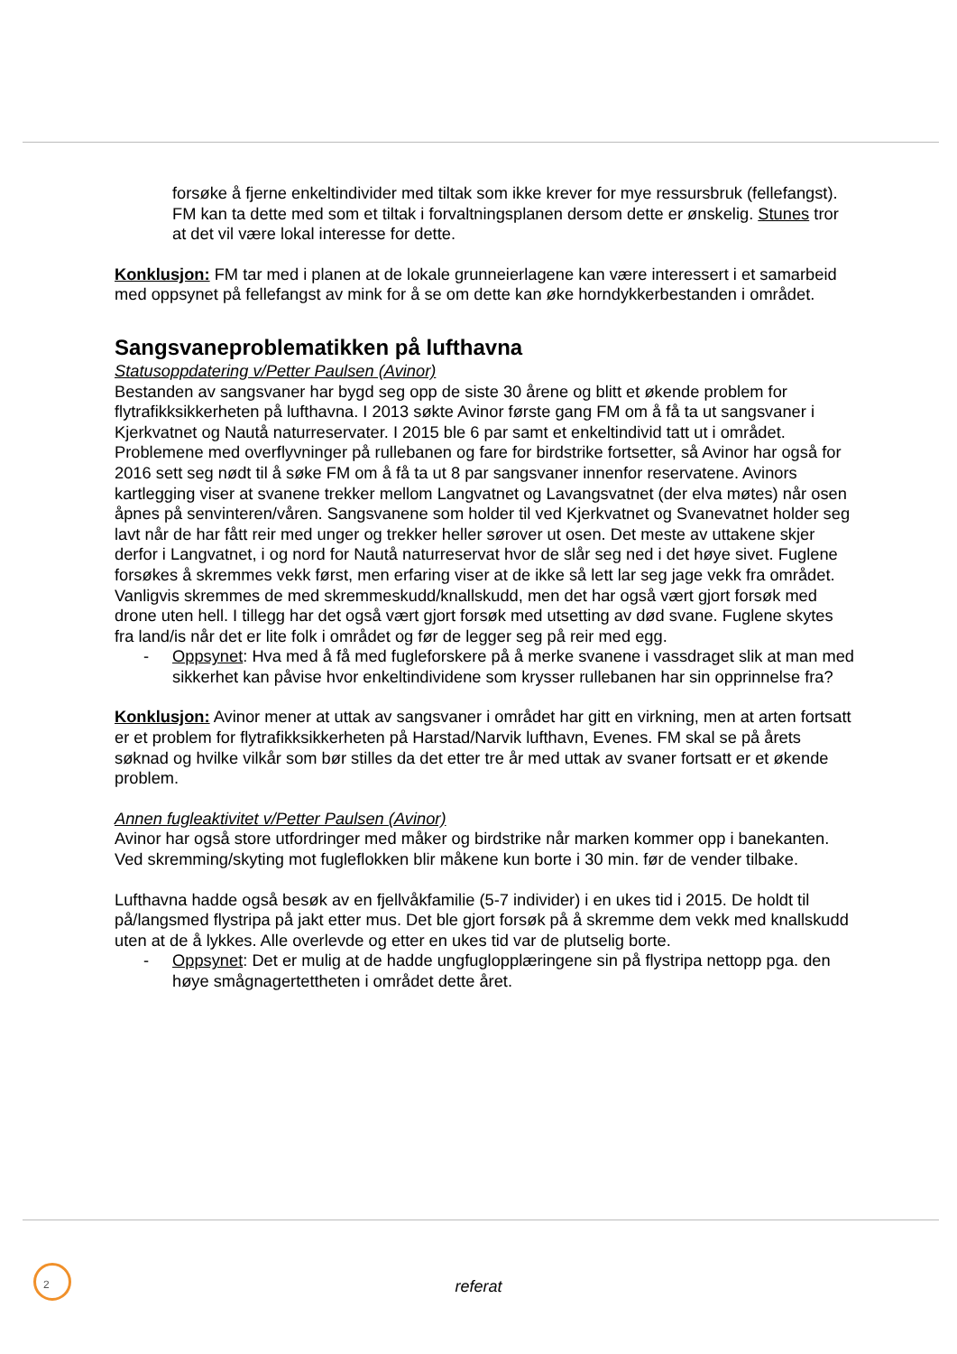forsøke å fjerne enkeltindivider med tiltak som ikke krever for mye ressursbruk (fellefangst). FM kan ta dette med som et tiltak i forvaltningsplanen dersom dette er ønskelig. Stunes tror at det vil være lokal interesse for dette.
Konklusjon: FM tar med i planen at de lokale grunneierlagene kan være interessert i et samarbeid med oppsynet på fellefangst av mink for å se om dette kan øke horndykkerbestanden i området.
Sangsvaneproblematikken på lufthavna
Statusoppdatering v/Petter Paulsen (Avinor)
Bestanden av sangsvaner har bygd seg opp de siste 30 årene og blitt et økende problem for flytrafikksikkerheten på lufthavna. I 2013 søkte Avinor første gang FM om å få ta ut sangsvaner i Kjerkvatnet og Nautå naturreservater. I 2015 ble 6 par samt et enkeltindivid tatt ut i området. Problemene med overflyvninger på rullebanen og fare for birdstrike fortsetter, så Avinor har også for 2016 sett seg nødt til å søke FM om å få ta ut 8 par sangsvaner innenfor reservatene. Avinors kartlegging viser at svanene trekker mellom Langvatnet og Lavangsvatnet (der elva møtes) når osen åpnes på senvinteren/våren. Sangsvanene som holder til ved Kjerkvatnet og Svanevatnet holder seg lavt når de har fått reir med unger og trekker heller sørover ut osen. Det meste av uttakene skjer derfor i Langvatnet, i og nord for Nautå naturreservat hvor de slår seg ned i det høye sivet. Fuglene forsøkes å skremmes vekk først, men erfaring viser at de ikke så lett lar seg jage vekk fra området. Vanligvis skremmes de med skremmeskudd/knallskudd, men det har også vært gjort forsøk med drone uten hell. I tillegg har det også vært gjort forsøk med utsetting av død svane. Fuglene skytes fra land/is når det er lite folk i området og før de legger seg på reir med egg.
- Oppsynet: Hva med å få med fugleforskere på å merke svanene i vassdraget slik at man med sikkerhet kan påvise hvor enkeltindividene som krysser rullebanen har sin opprinnelse fra?
Konklusjon: Avinor mener at uttak av sangsvaner i området har gitt en virkning, men at arten fortsatt er et problem for flytrafikksikkerheten på Harstad/Narvik lufthavn, Evenes. FM skal se på årets søknad og hvilke vilkår som bør stilles da det etter tre år med uttak av svaner fortsatt er et økende problem.
Annen fugleaktivitet v/Petter Paulsen (Avinor)
Avinor har også store utfordringer med måker og birdstrike når marken kommer opp i banekanten. Ved skremming/skyting mot fugleflokken blir måkene kun borte i 30 min. før de vender tilbake.
Lufthavna hadde også besøk av en fjellvåkfamilie (5-7 individer) i en ukes tid i 2015. De holdt til på/langsmed flystripa på jakt etter mus. Det ble gjort forsøk på å skremme dem vekk med knallskudd uten at de å lykkes. Alle overlevde og etter en ukes tid var de plutselig borte.
- Oppsynet: Det er mulig at de hadde ungfuglopplæringene sin på flystripa nettopp pga. den høye smågnagertettheten i området dette året.
2
referat